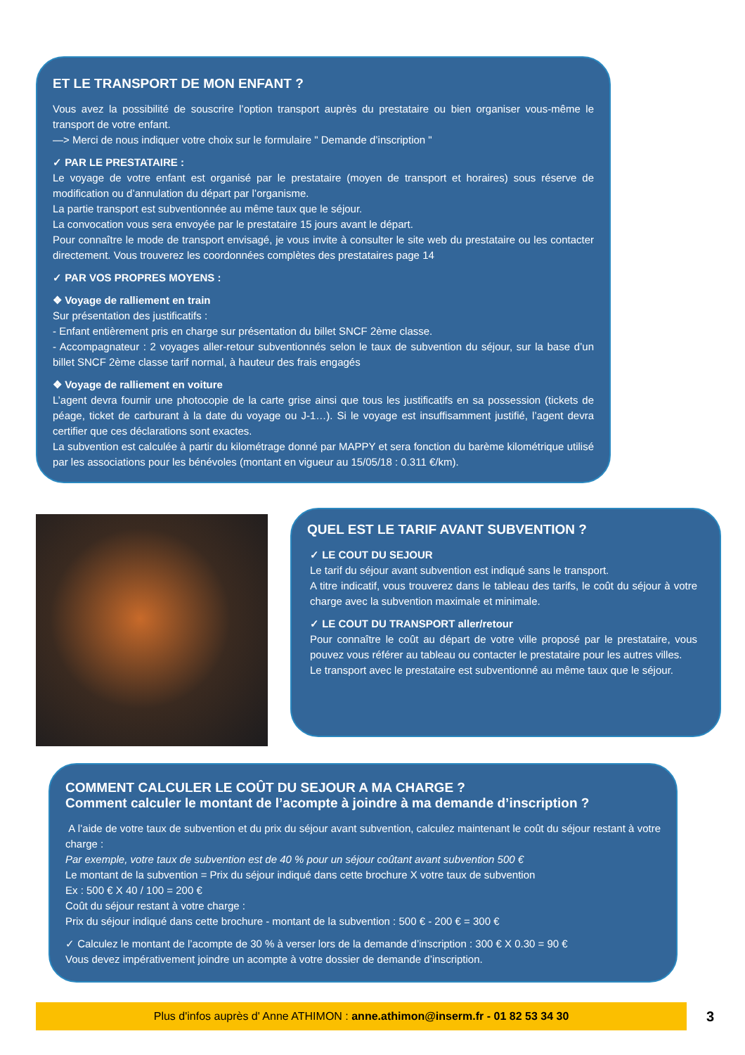ET LE TRANSPORT DE MON ENFANT ?
Vous avez la possibilité de souscrire l’option transport auprès du prestataire ou bien organiser vous-même le transport de votre enfant.
—> Merci de nous indiquer votre choix sur le formulaire " Demande d’inscription "
✓ PAR LE PRESTATAIRE :
Le voyage de votre enfant est organisé par le prestataire (moyen de transport et horaires) sous réserve de modification ou d’annulation du départ par l’organisme.
La partie transport est subventionnée au même taux que le séjour.
La convocation vous sera envoyée par le prestataire 15 jours avant le départ.
Pour connaître le mode de transport envisagé, je vous invite à consulter le site web du prestataire ou les contacter directement. Vous trouverez les coordonnées complètes des prestataires page 14
✓ PAR VOS PROPRES MOYENS :
❖ Voyage de ralliement en train
Sur présentation des justificatifs :
- Enfant entièrement pris en charge sur présentation du billet SNCF 2ème classe.
- Accompagnateur : 2 voyages aller-retour subventionnés selon le taux de subvention du séjour, sur la base d’un billet SNCF 2ème classe tarif normal, à hauteur des frais engagés
❖ Voyage de ralliement en voiture
L’agent devra fournir une photocopie de la carte grise ainsi que tous les justificatifs en sa possession (tickets de péage, ticket de carburant à la date du voyage ou J-1…). Si le voyage est insuffisamment justifié, l’agent devra certifier que ces déclarations sont exactes.
La subvention est calculée à partir du kilométrage donné par MAPPY et sera fonction du barème kilométrique utilisé par les associations pour les bénévoles (montant en vigueur au 15/05/18 : 0.311 €/km).
QUEL EST LE TARIF AVANT SUBVENTION ?
✓ LE COUT DU SEJOUR
Le tarif du séjour avant subvention est indiqué sans le transport.
A titre indicatif, vous trouverez dans le tableau des tarifs, le coût du séjour à votre charge avec la subvention maximale et minimale.
✓ LE COUT DU TRANSPORT aller/retour
Pour connaître le coût au départ de votre ville proposé par le prestataire, vous pouvez vous référer au tableau ou contacter le prestataire pour les autres villes.
Le transport avec le prestataire est subventionné au même taux que le séjour.
COMMENT CALCULER LE COÛT DU SEJOUR A MA CHARGE ?
Comment calculer le montant de l’acompte à joindre à ma demande d’inscription ?
A l’aide de votre taux de subvention et du prix du séjour avant subvention, calculez maintenant le coût du séjour restant à votre charge :
Par exemple, votre taux de subvention est de 40 % pour un séjour coûtant avant subvention 500 €
Le montant de la subvention = Prix du séjour indiqué dans cette brochure X votre taux de subvention
Ex : 500 € X 40 / 100 = 200 €
Coût du séjour restant à votre charge :
Prix du séjour indiqué dans cette brochure - montant de la subvention : 500 € - 200 € = 300 €
✓ Calculez le montant de l’acompte de 30 % à verser lors de la demande d’inscription : 300 € X 0.30 = 90 €
Vous devez impérativement joindre un acompte à votre dossier de demande d’inscription.
Plus d'infos auprès d' Anne ATHIMON : anne.athimon@inserm.fr - 01 82 53 34 30 3